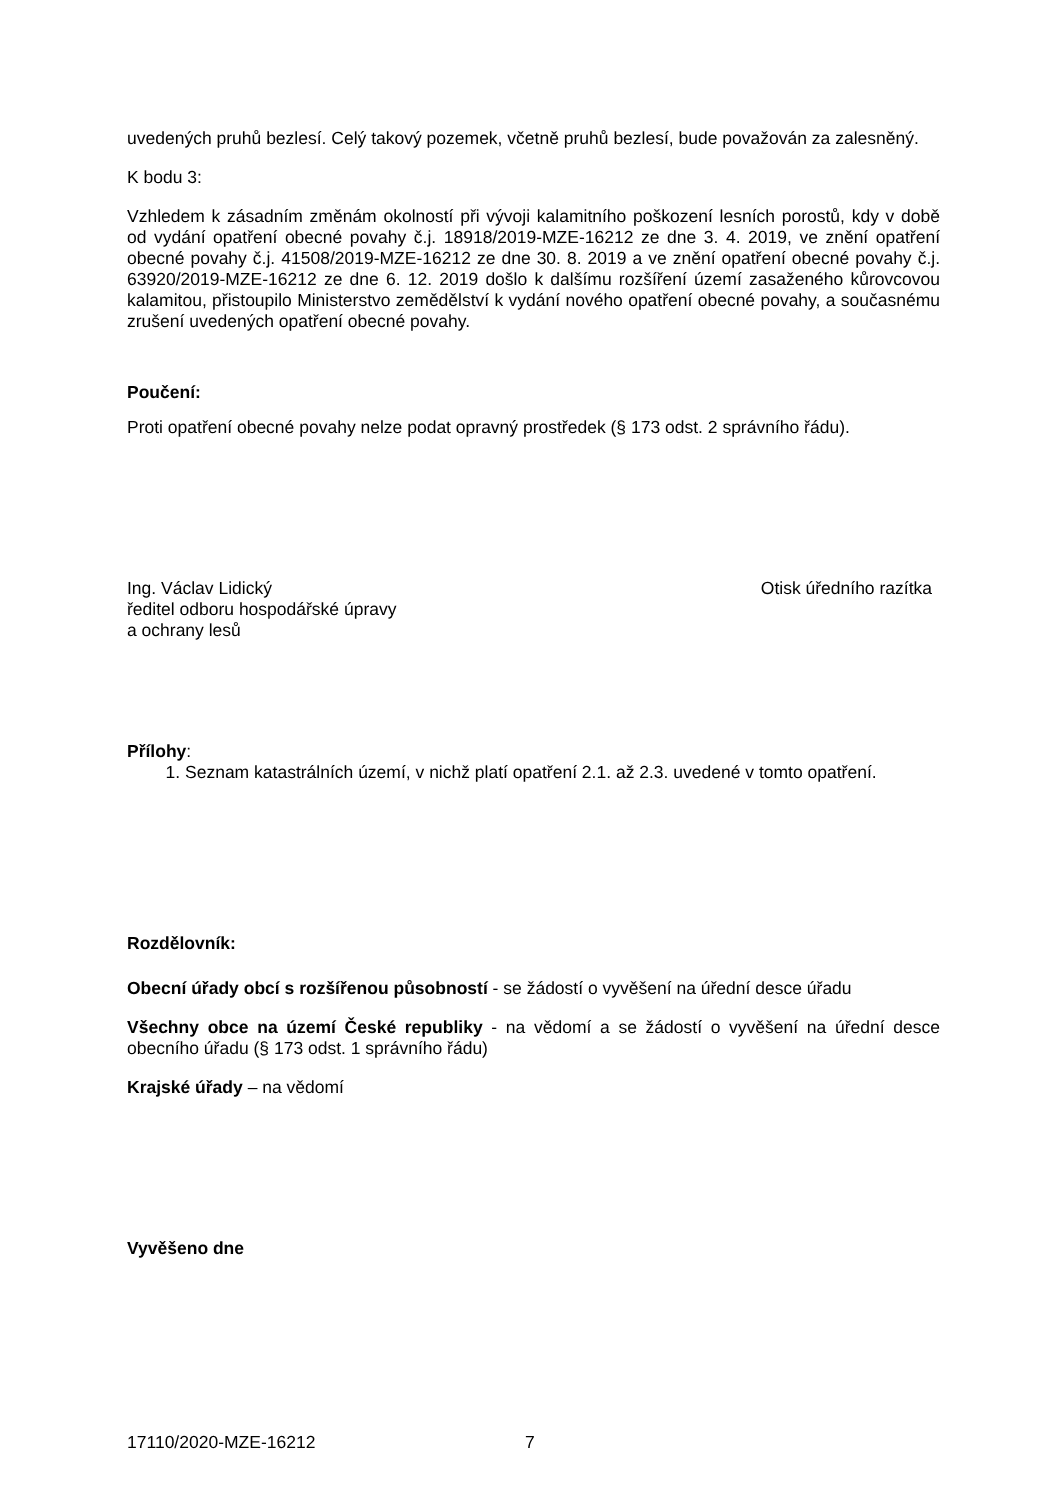uvedených pruhů bezlesí. Celý takový pozemek, včetně pruhů bezlesí, bude považován za zalesněný.
K bodu 3:
Vzhledem k zásadním změnám okolností při vývoji kalamitního poškození lesních porostů, kdy v době od vydání opatření obecné povahy č.j. 18918/2019-MZE-16212 ze dne 3. 4. 2019, ve znění opatření obecné povahy č.j. 41508/2019-MZE-16212 ze dne 30. 8. 2019 a ve znění opatření obecné povahy č.j. 63920/2019-MZE-16212 ze dne 6. 12. 2019 došlo k dalšímu rozšíření území zasaženého kůrovcovou kalamitou, přistoupilo Ministerstvo zemědělství k vydání nového opatření obecné povahy, a současnému zrušení uvedených opatření obecné povahy.
Poučení:
Proti opatření obecné povahy nelze podat opravný prostředek (§ 173 odst. 2 správního řádu).
Ing. Václav Lidický
ředitel odboru hospodářské úpravy
a ochrany lesů
Otisk úředního razítka
Přílohy:
1. Seznam katastrálních území, v nichž platí opatření 2.1. až 2.3. uvedené v tomto opatření.
Rozdělovník:
Obecní úřady obcí s rozšířenou působností - se žádostí o vyvěšení na úřední desce úřadu
Všechny obce na území České republiky - na vědomí a se žádostí o vyvěšení na úřední desce obecního úřadu (§ 173 odst. 1 správního řádu)
Krajské úřady – na vědomí
Vyvěšeno dne
17110/2020-MZE-16212 7